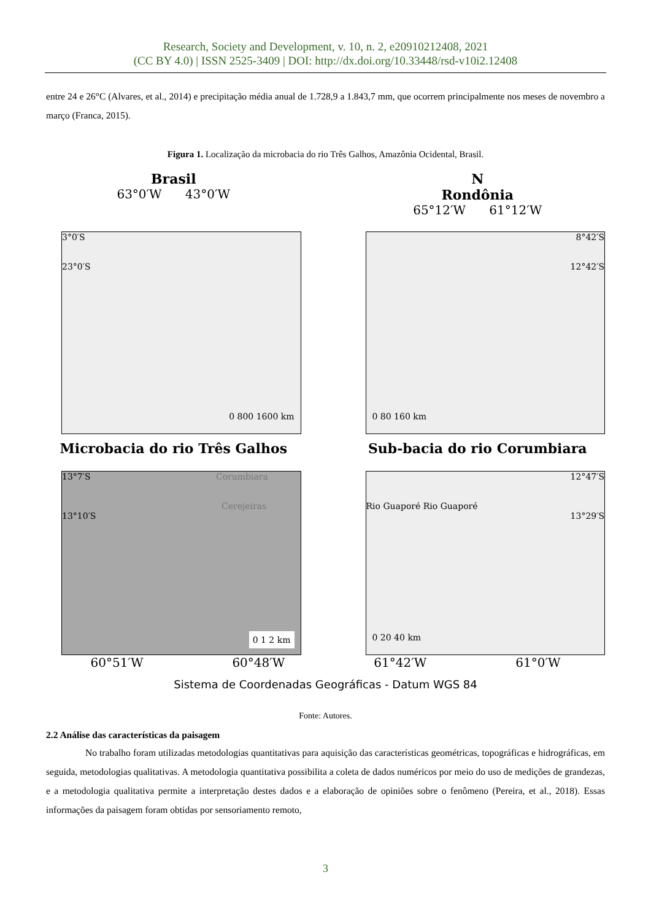Research, Society and Development, v. 10, n. 2, e20910212408, 2021
(CC BY 4.0) | ISSN 2525-3409 | DOI: http://dx.doi.org/10.33448/rsd-v10i2.12408
entre 24 e 26°C (Alvares, et al., 2014) e precipitação média anual de 1.728,9 a 1.843,7 mm, que ocorrem principalmente nos meses de novembro a março (Franca, 2015).
Figura 1. Localização da microbacia do rio Três Galhos, Amazônia Ocidental, Brasil.
Brasil
63°0′W 43°0′W
N
Rondônia
65°12′W 61°12′W
3°0′S
23°0′S
0 800 1600 km
8°42′S
12°42′S
0 80 160 km
Microbacia do rio Três Galhos
Sub-bacia do rio Corumbiara
13°7′S Corumbiara
Cerejeiras
13°10′S
0 1 2 km
12°47′S
Rio Guaporé Rio Guaporé
13°29′S
0 20 40 km
60°51′W 60°48′W 61°42′W 61°0′W
Sistema de Coordenadas Geográficas - Datum WGS 84
Fonte: Autores.
2.2 Análise das características da paisagem
No trabalho foram utilizadas metodologias quantitativas para aquisição das características geométricas, topográficas e hidrográficas, em seguida, metodologias qualitativas. A metodologia quantitativa possibilita a coleta de dados numéricos por meio do uso de medições de grandezas, e a metodologia qualitativa permite a interpretação destes dados e a elaboração de opiniões sobre o fenômeno (Pereira, et al., 2018). Essas informações da paisagem foram obtidas por sensoriamento remoto,
3